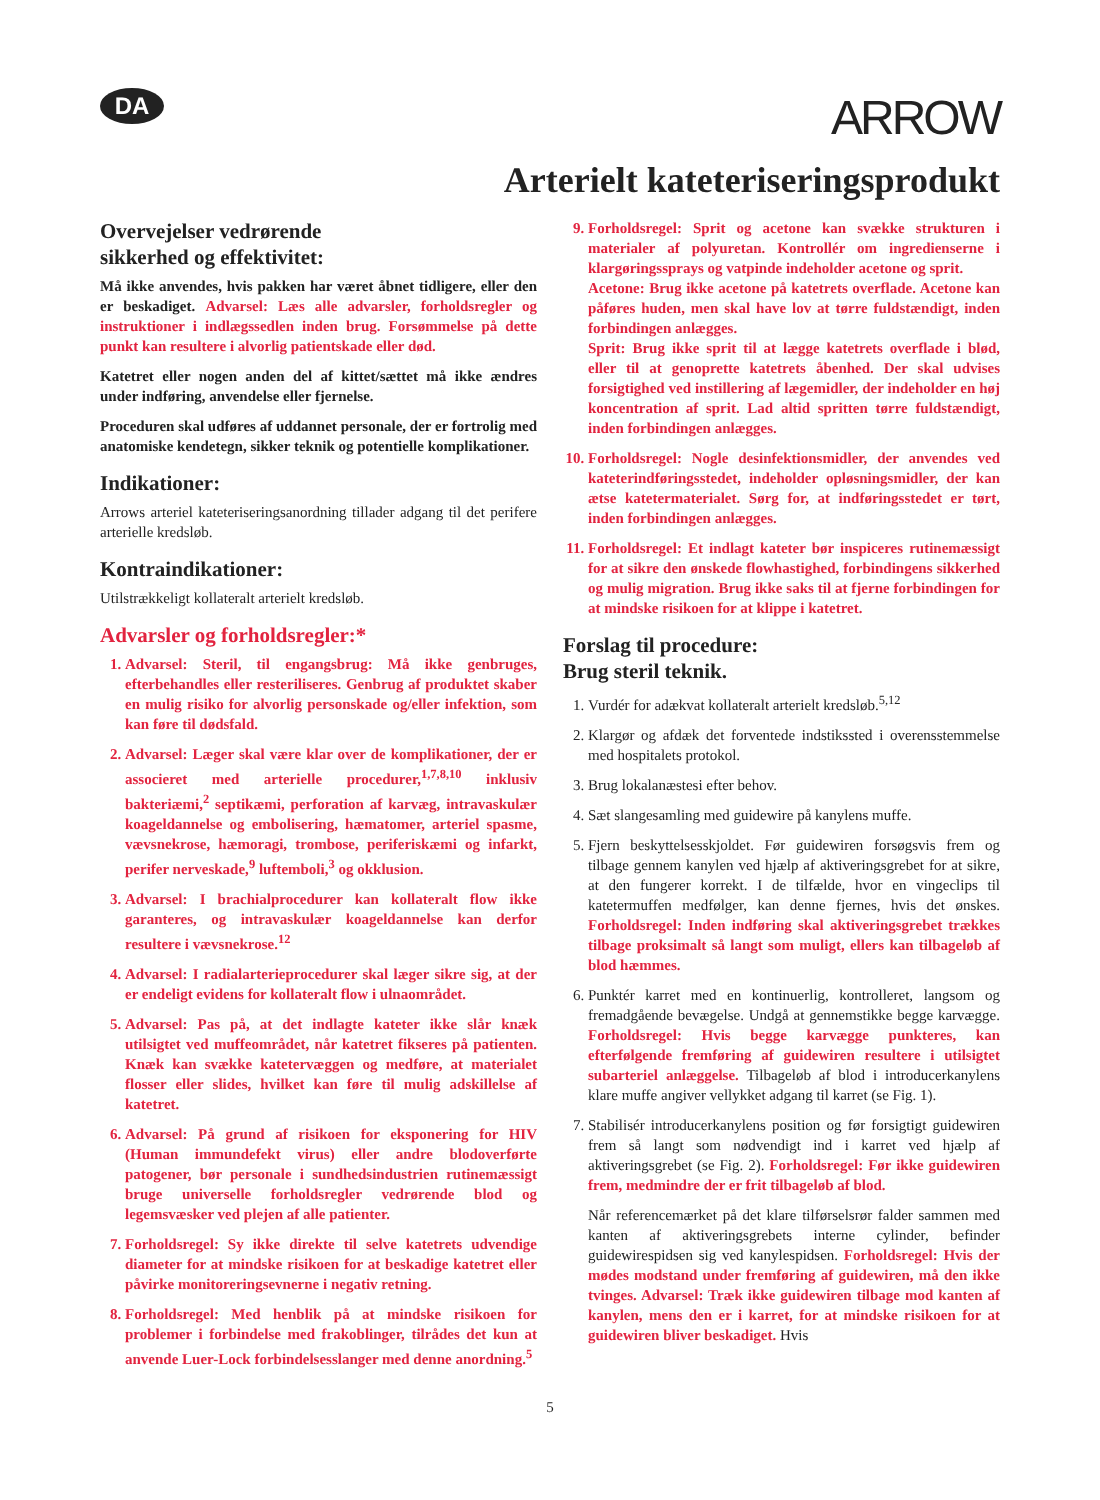DA
ARROW
Arterielt kateteriseringsprodukt
Overvejelser vedrørende
sikkerhed og effektivitet:
Må ikke anvendes, hvis pakken har været åbnet tidligere, eller den er beskadiget. Advarsel: Læs alle advarsler, forholdsregler og instruktioner i indlægssedlen inden brug. Forsømmelse på dette punkt kan resultere i alvorlig patientskade eller død.
Katetret eller nogen anden del af kittet/sættet må ikke ændres under indføring, anvendelse eller fjernelse.
Proceduren skal udføres af uddannet personale, der er fortrolig med anatomiske kendetegn, sikker teknik og potentielle komplikationer.
Indikationer:
Arrows arteriel kateteriseringsanordning tillader adgang til det perifere arterielle kredsløb.
Kontraindikationer:
Utilstrækkeligt kollateralt arterielt kredsløb.
Advarsler og forholdsregler:*
1. Advarsel: Steril, til engangsbrug: Må ikke genbruges, efterbehandles eller resteriliseres. Genbrug af produktet skaber en mulig risiko for alvorlig personskade og/eller infektion, som kan føre til dødsfald.
2. Advarsel: Læger skal være klar over de komplikationer, der er associeret med arterielle procedurer,<sup>1,7,8,10</sup> inklusiv bakteriæmi,<sup>2</sup> septikæmi, perforation af karvæg, intravaskulær koageldannelse og embolisering, hæmatomer, arteriel spasme, vævsnekrose, hæmoragi, trombose, periferiskæmi og infarkt, perifer nerveskade,<sup>9</sup> luftemboli,<sup>3</sup> og okklusion.
3. Advarsel: I brachialprocedurer kan kollateralt flow ikke garanteres, og intravaskulær koageldannelse kan derfor resultere i vævsnekrose.<sup>12</sup>
4. Advarsel: I radialarterieprocedurer skal læger sikre sig, at der er endeligt evidens for kollateralt flow i ulnaområdet.
5. Advarsel: Pas på, at det indlagte kateter ikke slår knæk utilsigtet ved muffeområdet, når katetret fikseres på patienten. Knæk kan svække katetervæggen og medføre, at materialet flosser eller slides, hvilket kan føre til mulig adskillelse af katetret.
6. Advarsel: På grund af risikoen for eksponering for HIV (Human immundefekt virus) eller andre blodoverførte patogener, bør personale i sundhedsindustrien rutinemæssigt bruge universelle forholdsregler vedrørende blod og legemsvæsker ved plejen af alle patienter.
7. Forholdsregel: Sy ikke direkte til selve katetrets udvendige diameter for at mindske risikoen for at beskadige katetret eller påvirke monitoreringsevnerne i negativ retning.
8. Forholdsregel: Med henblik på at mindske risikoen for problemer i forbindelse med frakoblinger, tilrådes det kun at anvende Luer-Lock forbindelsesslanger med denne anordning.<sup>5</sup>
9. Forholdsregel: Sprit og acetone kan svække strukturen i materialer af polyuretan. Kontrollér om ingredienserne i klargøringssprays og vatpinde indeholder acetone og sprit.
Acetone: Brug ikke acetone på katetrets overflade. Acetone kan påføres huden, men skal have lov at tørre fuldstændigt, inden forbindingen anlægges.
Sprit: Brug ikke sprit til at lægge katetrets overflade i blød, eller til at genoprette katetrets åbenhed. Der skal udvises forsigtighed ved instillering af lægemidler, der indeholder en høj koncentration af sprit. Lad altid spritten tørre fuldstændigt, inden forbindingen anlægges.
10. Forholdsregel: Nogle desinfektionsmidler, der anvendes ved kateterindføringsstedet, indeholder opløsningsmidler, der kan ætse katetermaterialet. Sørg for, at indføringsstedet er tørt, inden forbindingen anlægges.
11. Forholdsregel: Et indlagt kateter bør inspiceres rutinemæssigt for at sikre den ønskede flowhastighed, forbindingens sikkerhed og mulig migration. Brug ikke saks til at fjerne forbindingen for at mindske risikoen for at klippe i katetret.
Forslag til procedure:
Brug steril teknik.
1. Vurdér for adækvat kollateralt arterielt kredsløb.<sup>5,12</sup>
2. Klargør og afdæk det forventede indstikssted i overensstemmelse med hospitalets protokol.
3. Brug lokalanæstesi efter behov.
4. Sæt slangesamling med guidewire på kanylens muffe.
5. Fjern beskyttelsesskjoldet. Før guidewiren forsøgsvis frem og tilbage gennem kanylen ved hjælp af aktiveringsgrebet for at sikre, at den fungerer korrekt. I de tilfælde, hvor en vingeclips til katetermuffen medfølger, kan denne fjernes, hvis det ønskes. Forholdsregel: Inden indføring skal aktiveringsgrebet trækkes tilbage proksimalt så langt som muligt, ellers kan tilbageløb af blod hæmmes.
6. Punktér karret med en kontinuerlig, kontrolleret, langsom og fremadgående bevægelse. Undgå at gennemstikke begge karvægge. Forholdsregel: Hvis begge karvægge punkteres, kan efterfølgende fremføring af guidewiren resultere i utilsigtet subarteriel anlæggelse. Tilbageløb af blod i introducerkanylens klare muffe angiver vellykket adgang til karret (se Fig. 1).
7. Stabilisér introducerkanylens position og før forsigtigt guidewiren frem så langt som nødvendigt ind i karret ved hjælp af aktiveringsgrebet (se Fig. 2). Forholdsregel: Før ikke guidewiren frem, medmindre der er frit tilbageløb af blod.
Når referencemærket på det klare tilførselsrør falder sammen med kanten af aktiveringsgrebets interne cylinder, befinder guidewirespidsen sig ved kanylespidsen. Forholdsregel: Hvis der mødes modstand under fremføring af guidewiren, må den ikke tvinges. Advarsel: Træk ikke guidewiren tilbage mod kanten af kanylen, mens den er i karret, for at mindske risikoen for at guidewiren bliver beskadiget. Hvis
5